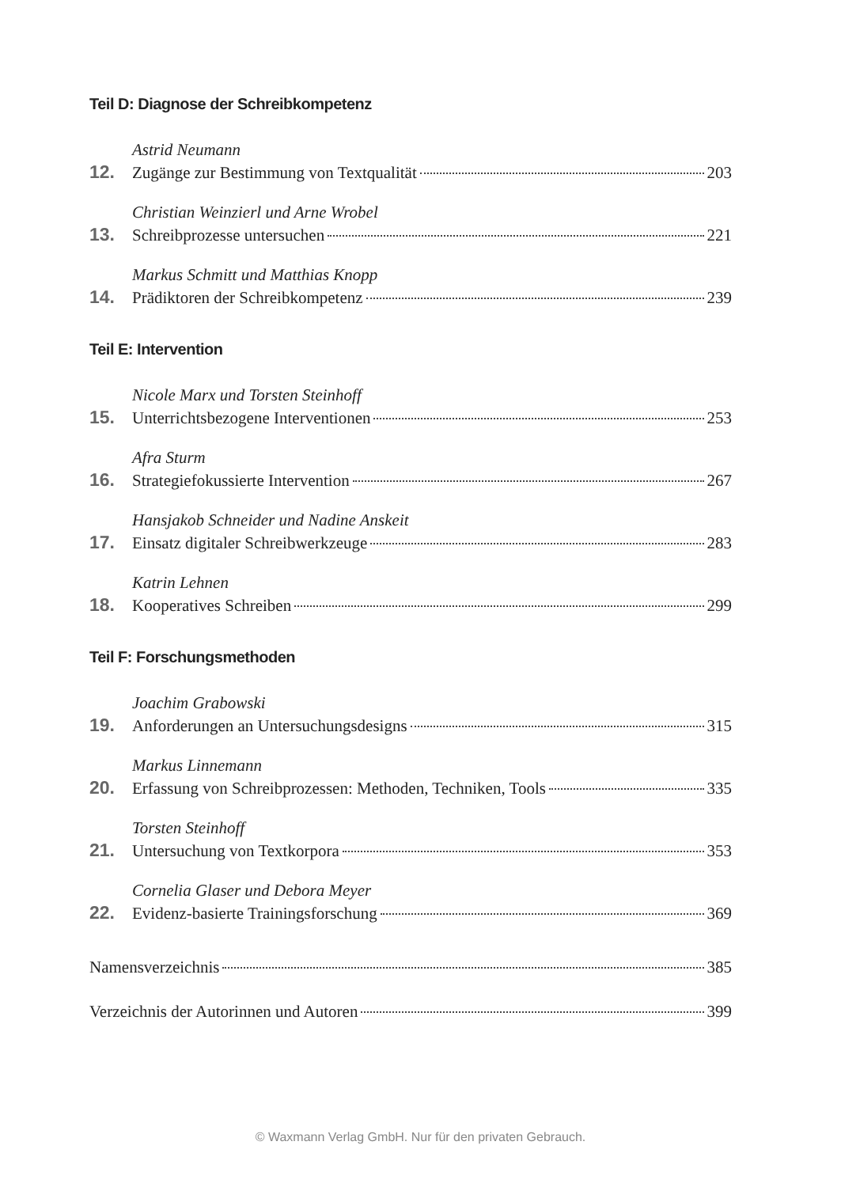Teil D: Diagnose der Schreibkompetenz
Astrid Neumann
12. Zugänge zur Bestimmung von Textqualität 203
Christian Weinzierl und Arne Wrobel
13. Schreibprozesse untersuchen 221
Markus Schmitt und Matthias Knopp
14. Prädiktoren der Schreibkompetenz 239
Teil E: Intervention
Nicole Marx und Torsten Steinhoff
15. Unterrichtsbezogene Interventionen 253
Afra Sturm
16. Strategiefokussierte Intervention 267
Hansjakob Schneider und Nadine Anskeit
17. Einsatz digitaler Schreibwerkzeuge 283
Katrin Lehnen
18. Kooperatives Schreiben 299
Teil F: Forschungsmethoden
Joachim Grabowski
19. Anforderungen an Untersuchungsdesigns 315
Markus Linnemann
20. Erfassung von Schreibprozessen: Methoden, Techniken, Tools 335
Torsten Steinhoff
21. Untersuchung von Textkorpora 353
Cornelia Glaser und Debora Meyer
22. Evidenz-basierte Trainingsforschung 369
Namensverzeichnis 385
Verzeichnis der Autorinnen und Autoren 399
© Waxmann Verlag GmbH. Nur für den privaten Gebrauch.